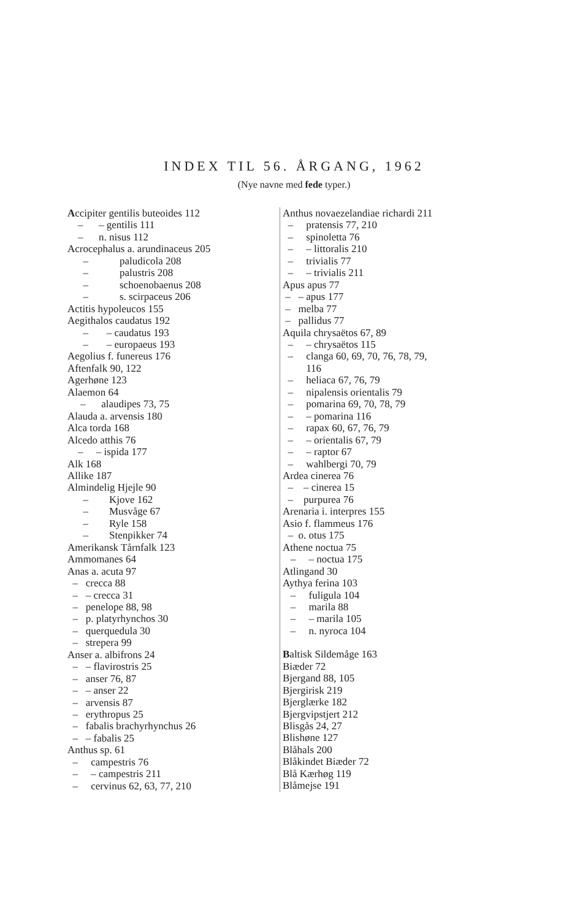INDEX TIL 56. ÅRGANG, 1962
(Nye navne med fede typer.)
Accipiter gentilis buteoides 112
– – gentilis 111
– n. nisus 112
Acrocephalus a. arundinaceus 205
– paludicola 208
– palustris 208
– schoenobaenus 208
– s. scirpaceus 206
Actitis hypoleucos 155
Aegithalos caudatus 192
– – caudatus 193
– – europaeus 193
Aegolius f. funereus 176
Aftenfalk 90, 122
Agerhøne 123
Alaemon 64
– alaudipes 73, 75
Alauda a. arvensis 180
Alca torda 168
Alcedo atthis 76
– – ispida 177
Alk 168
Allike 187
Almindelig Hjejle 90
– Kjove 162
– Musvåge 67
– Ryle 158
– Stenpikker 74
Amerikansk Tårnfalk 123
Ammomanes 64
Anas a. acuta 97
– crecca 88
– – crecca 31
– penelope 88, 98
– p. platyrhynchos 30
– querquedula 30
– strepera 99
Anser a. albifrons 24
– – flavirostris 25
– anser 76, 87
– – anser 22
– arvensis 87
– erythropus 25
– fabalis brachyrhynchus 26
– – fabalis 25
Anthus sp. 61
– campestris 76
– – campestris 211
– cervinus 62, 63, 77, 210
Anthus novaezelandiae richardi 211
– pratensis 77, 210
– spinoletta 76
– – littoralis 210
– trivialis 77
– – trivialis 211
Apus apus 77
– – apus 177
– melba 77
– pallidus 77
Aquila chrysaëtos 67, 89
– – chrysaëtos 115
– clanga 60, 69, 70, 76, 78, 79,
116
– heliaca 67, 76, 79
– nipalensis orientalis 79
– pomarina 69, 70, 78, 79
– – pomarina 116
– rapax 60, 67, 76, 79
– – orientalis 67, 79
– – raptor 67
– wahlbergi 70, 79
Ardea cinerea 76
– – cinerea 15
– purpurea 76
Arenaria i. interpres 155
Asio f. flammeus 176
– o. otus 175
Athene noctua 75
– – noctua 175
Atlingand 30
Aythya ferina 103
– fuligula 104
– marila 88
– – marila 105
– n. nyroca 104
Baltisk Sildemåge 163
Biæder 72
Bjergand 88, 105
Bjergirisk 219
Bjerglærke 182
Bjergvipstjert 212
Blisgås 24, 27
Blishøne 127
Blåhals 200
Blåkindet Biæder 72
Blå Kærhøg 119
Blåmejse 191